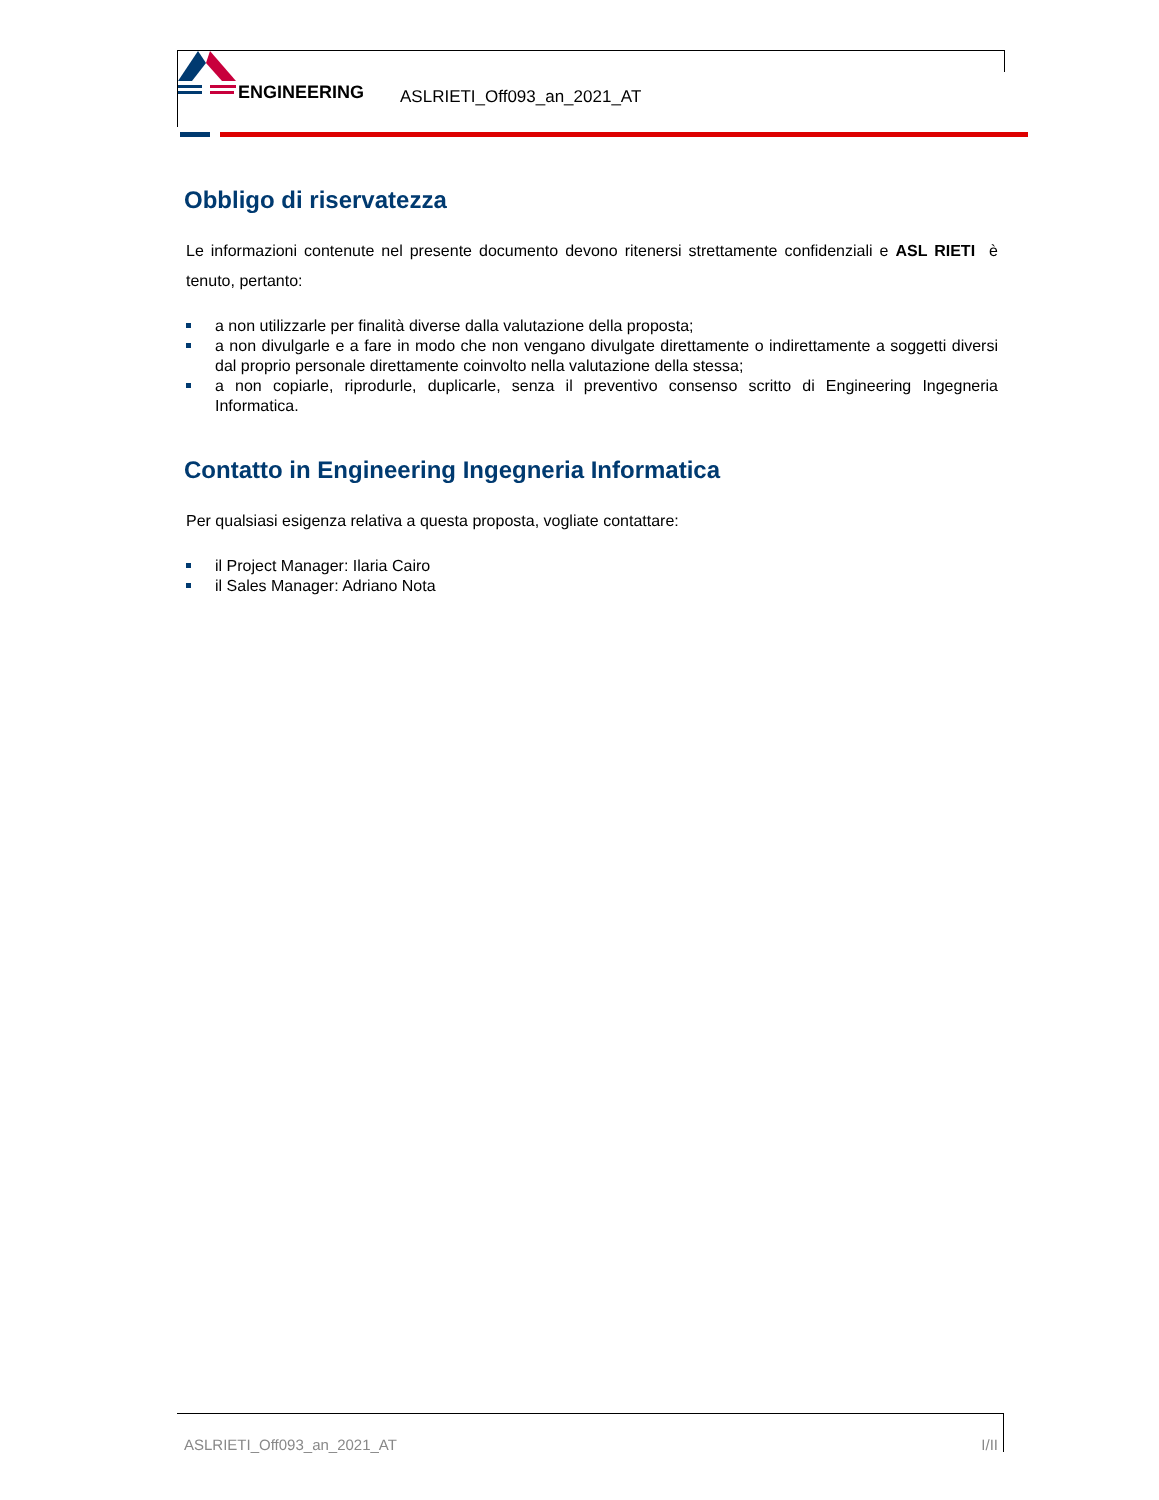ENGINEERING ASLRIETI_Off093_an_2021_AT
Obbligo di riservatezza
Le informazioni contenute nel presente documento devono ritenersi strettamente confidenziali e ASL RIETI è tenuto, pertanto:
a non utilizzarle per finalità diverse dalla valutazione della proposta;
a non divulgarle e a fare in modo che non vengano divulgate direttamente o indirettamente a soggetti diversi dal proprio personale direttamente coinvolto nella valutazione della stessa;
a non copiarle, riprodurle, duplicarle, senza il preventivo consenso scritto di Engineering Ingegneria Informatica.
Contatto in Engineering Ingegneria Informatica
Per qualsiasi esigenza relativa a questa proposta, vogliate contattare:
il Project Manager: Ilaria Cairo
il Sales Manager: Adriano Nota
ASLRIETI_Off093_an_2021_AT I/II